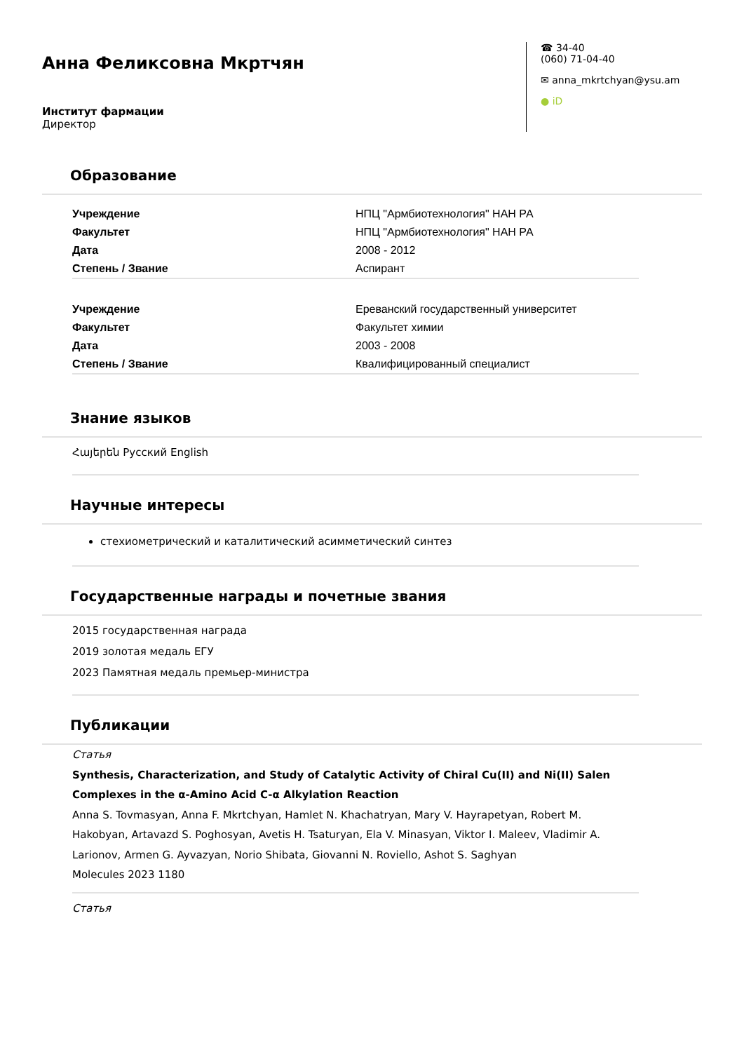Анна Феликсовна Мкртчян
Институт фармации
Директор
☎ 34-40
(060) 71-04-40
✉ anna_mkrtchyan@ysu.am
● iD
Образование
| Учреждение | НПЦ "Армбиотехнология" НАН РА |
| Факультет | НПЦ "Армбиотехнология" НАН РА |
| Дата | 2008 - 2012 |
| Степень / Звание | Аспирант |
| Учреждение | Ереванский государственный университет |
| Факультет | Факультет химии |
| Дата | 2003 - 2008 |
| Степень / Звание | Квалифицированный специалист |
Знание языков
Հայերեն Русский English
Научные интересы
стехиометрический и каталитический асимметический синтез
Государственные награды и почетные звания
2015 государственная награда
2019 золотая медаль ЕГУ
2023 Памятная медаль премьер-министра
Публикации
Статья
Synthesis, Characterization, and Study of Catalytic Activity of Chiral Cu(II) and Ni(II) Salen Complexes in the α-Amino Acid C-α Alkylation Reaction
Anna S. Tovmasyan, Anna F. Mkrtchyan, Hamlet N. Khachatryan, Mary V. Hayrapetyan, Robert M. Hakobyan, Artavazd S. Poghosyan, Avetis H. Tsaturyan, Ela V. Minasyan, Viktor I. Maleev, Vladimir A. Larionov, Armen G. Ayvazyan, Norio Shibata, Giovanni N. Roviello, Ashot S. Saghyan
Molecules 2023 1180
Статья